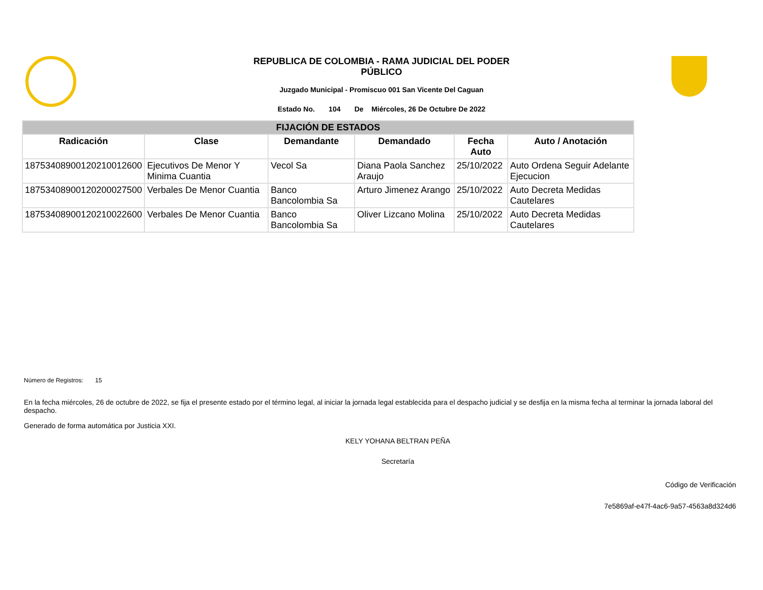REPUBLICA DE COLOMBIA - RAMA JUDICIAL DEL PODER
PÚBLICO
Juzgado Municipal - Promiscuo 001 San Vicente Del Caguan
Estado No. 104 De Miércoles, 26 De Octubre De 2022
| FIJACIÓN DE ESTADOS | | | | | |
| --- | --- | --- | --- | --- | --- |
| Radicación | Clase | Demandante | Demandado | Fecha Auto | Auto / Anotación |
| 18753408900120210012600 | Ejecutivos De Menor Y Minima Cuantia | Vecol Sa | Diana Paola Sanchez Araujo | 25/10/2022 | Auto Ordena Seguir Adelante Ejecucion |
| 18753408900120200027500 | Verbales De Menor Cuantia | Banco Bancolombia Sa | Arturo Jimenez Arango | 25/10/2022 | Auto Decreta Medidas Cautelares |
| 18753408900120210022600 | Verbales De Menor Cuantia | Banco Bancolombia Sa | Oliver Lizcano Molina | 25/10/2022 | Auto Decreta Medidas Cautelares |
Número de Registros: 15
En la fecha miércoles, 26 de octubre de 2022, se fija el presente estado por el término legal, al iniciar la jornada legal establecida para el despacho judicial y se desfija en la misma fecha al terminar la jornada laboral del despacho.
Generado de forma automática por Justicia XXI.
KELY YOHANA BELTRAN PEÑA
Secretaría
Código de Verificación
7e5869af-e47f-4ac6-9a57-4563a8d324d6